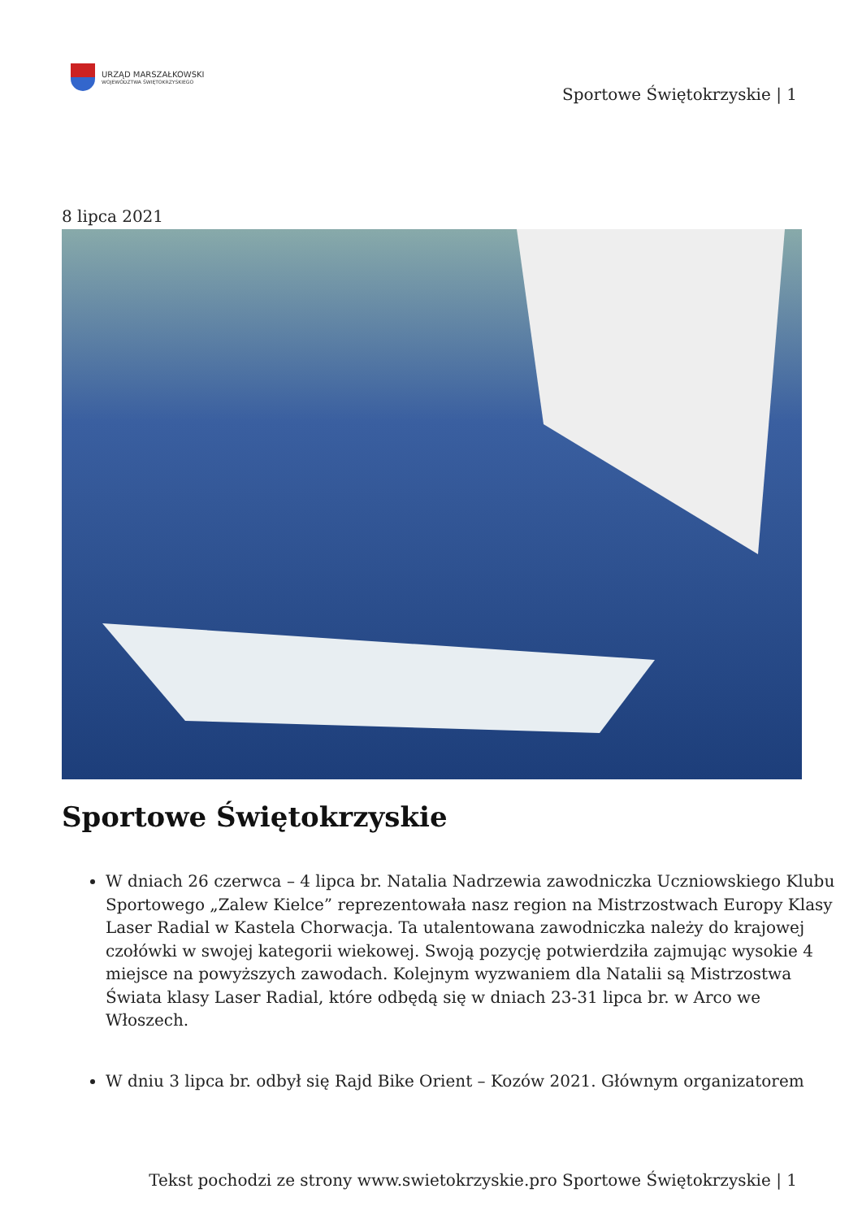URZĄD MARSZAŁKOWSKI
WOJEWÓDZTWA ŚWIĘTOKRZYSKIEGO
Sportowe Świętokrzyskie | 1
8 lipca 2021
Sportowe Świętokrzyskie
W dniach 26 czerwca – 4 lipca br. Natalia Nadrzewia zawodniczka Uczniowskiego Klubu Sportowego „Zalew Kielce” reprezentowała nasz region na Mistrzostwach Europy Klasy Laser Radial w Kastela Chorwacja. Ta utalentowana zawodniczka należy do krajowej czołówki w swojej kategorii wiekowej. Swoją pozycję potwierdziła zajmując wysokie 4 miejsce na powyższych zawodach. Kolejnym wyzwaniem dla Natalii są Mistrzostwa Świata klasy Laser Radial, które odbędą się w dniach 23-31 lipca br. w Arco we Włoszech.
W dniu 3 lipca br. odbył się Rajd Bike Orient – Kozów 2021. Głównym organizatorem
Tekst pochodzi ze strony www.swietokrzyskie.pro Sportowe Świętokrzyskie | 1